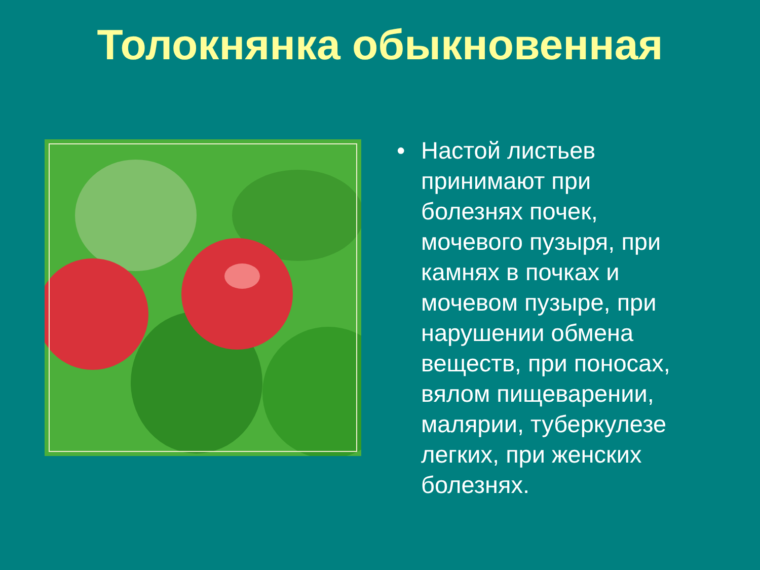Толокнянка обыкновенная
• Настой листьев
принимают при
болезнях почек,
мочевого пузыря, при
камнях в почках и
мочевом пузыре, при
нарушении обмена
веществ, при поносах,
вялом пищеварении,
малярии, туберкулезе
легких, при женских
болезнях.